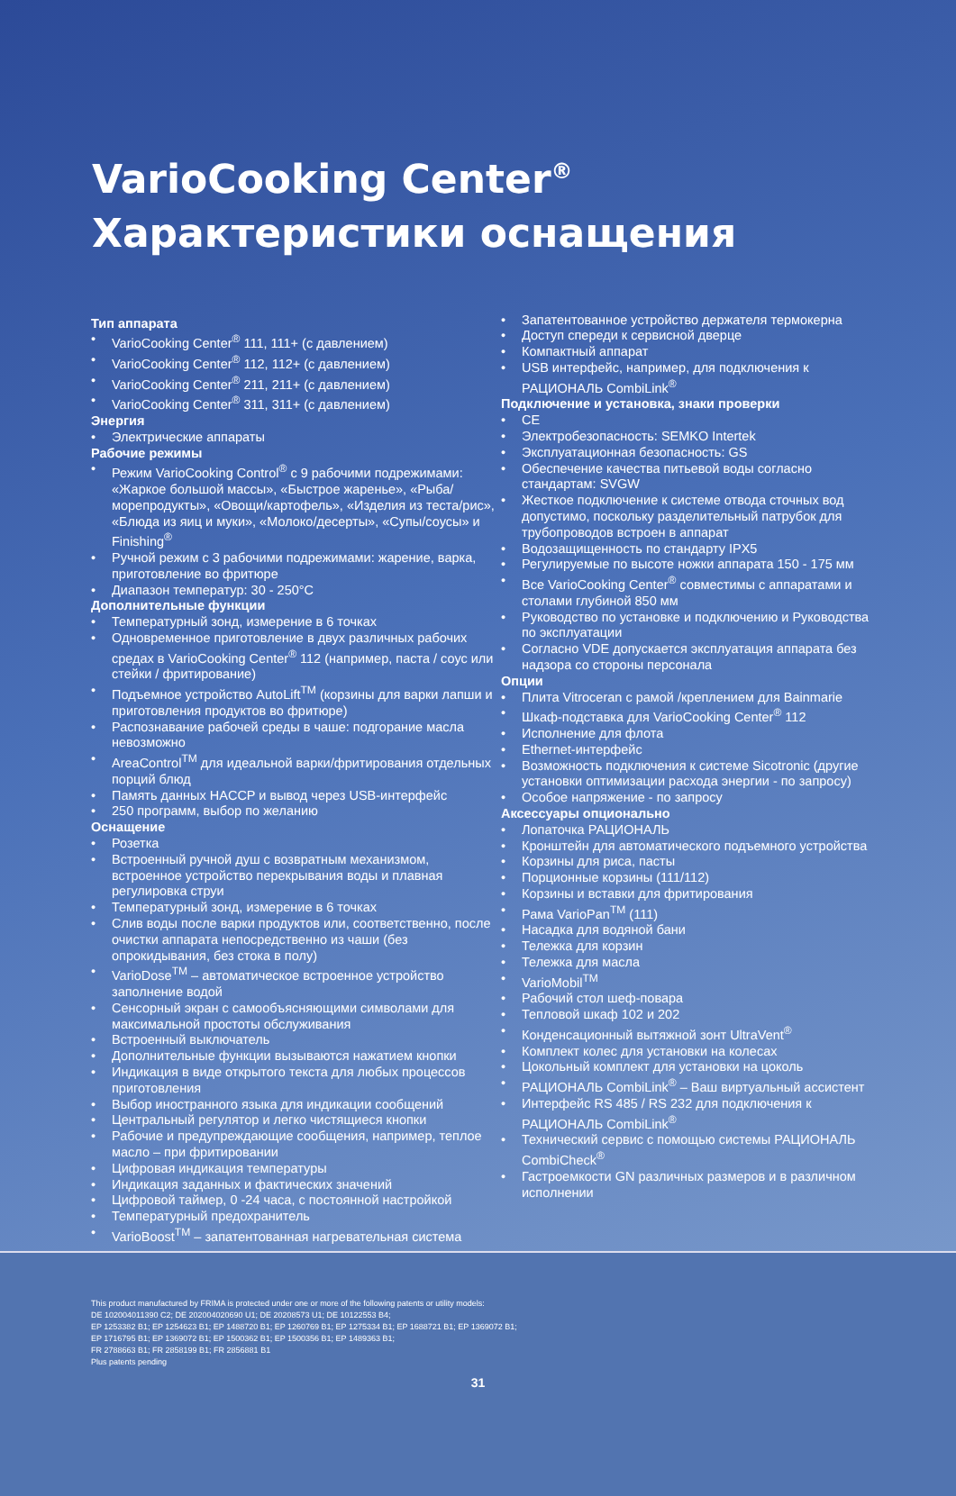VarioCooking Center<sup>®</sup>
Характеристики оснащения
Тип аппарата
• VarioCooking Center<sup>®</sup> 111, 111+ (с давлением)
• VarioCooking Center<sup>®</sup> 112, 112+ (с давлением)
• VarioCooking Center<sup>®</sup> 211, 211+ (с давлением)
• VarioCooking Center<sup>®</sup> 311, 311+ (с давлением)
Энергия
• Электрические аппараты
Рабочие режимы
• Режим VarioCooking Control<sup>®</sup> с 9 рабочими подрежимами: «Жаркое большой массы», «Быстрое жаренье», «Рыба/морепродукты», «Овощи/картофель», «Изделия из теста/рис», «Блюда из яиц и муки», «Молоко/десерты», «Супы/соусы» и Finishing<sup>®</sup>
• Ручной режим с 3 рабочими подрежимами: жарение, варка, приготовление во фритюре
• Диапазон температур: 30 - 250°C
Дополнительные функции
• Температурный зонд, измерение в 6 точках
• Одновременное приготовление в двух различных рабочих средах в VarioCooking Center<sup>®</sup> 112 (например, паста / соус или стейки / фритирование)
• Подъемное устройство AutoLift<sup>TM</sup> (корзины для варки лапши и приготовления продуктов во фритюре)
• Распознавание рабочей среды в чаше: подгорание масла невозможно
• AreaControl<sup>TM</sup> для идеальной варки/фритирования отдельных порций блюд
• Память данных HACCP и вывод через USB-интерфейс
• 250 программ, выбор по желанию
Оснащение
• Розетка
• Встроенный ручной душ с возвратным механизмом, встроенное устройство перекрывания воды и плавная регулировка струи
• Температурный зонд, измерение в 6 точках
• Слив воды после варки продуктов или, соответственно, после очистки аппарата непосредственно из чаши (без опрокидывания, без стока в полу)
• VarioDose<sup>TM</sup> – автоматическое встроенное устройство заполнение водой
• Сенсорный экран с самообъясняющими символами для максимальной простоты обслуживания
• Встроенный выключатель
• Дополнительные функции вызываются нажатием кнопки
• Индикация в виде открытого текста для любых процессов приготовления
• Выбор иностранного языка для индикации сообщений
• Центральный регулятор и легко чистящиеся кнопки
• Рабочие и предупреждающие сообщения, например, теплое масло – при фритировании
• Цифровая индикация температуры
• Индикация заданных и фактических значений
• Цифровой таймер, 0 -24 часа, с постоянной настройкой
• Температурный предохранитель
• VarioBoost<sup>TM</sup> – запатентованная нагревательная система
• Запатентованное устройство держателя термокерна
• Доступ спереди к сервисной дверце
• Компактный аппарат
• USB интерфейс, например, для подключения к РАЦИОНАЛЬ CombiLink<sup>®</sup>
Подключение и установка, знаки проверки
• CE
• Электробезопасность: SEMKO Intertek
• Эксплуатационная безопасность: GS
• Обеспечение качества питьевой воды согласно стандартам: SVGW
• Жесткое подключение к системе отвода сточных вод допустимо, поскольку разделительный патрубок для трубопроводов встроен в аппарат
• Водозащищенность по стандарту IPX5
• Регулируемые по высоте ножки аппарата 150 - 175 мм
• Все VarioCooking Center<sup>®</sup> совместимы с аппаратами и столами глубиной 850 мм
• Руководство по установке и подключению и Руководства по эксплуатации
• Согласно VDE допускается эксплуатация аппарата без надзора со стороны персонала
Опции
• Плита Vitroceran с рамой /креплением для Bainmarie
• Шкаф-подставка для VarioCooking Center<sup>®</sup> 112
• Исполнение для флота
• Ethernet-интерфейс
• Возможность подключения к системе Sicotronic (другие установки оптимизации расхода энергии - по запросу)
• Особое напряжение - по запросу
Аксессуары опционально
• Лопаточка РАЦИОНАЛЬ
• Кронштейн для автоматического подъемного устройства
• Корзины для риса, пасты
• Порционные корзины (111/112)
• Корзины и вставки для фритирования
• Рама VarioPan<sup>TM</sup> (111)
• Насадка для водяной бани
• Тележка для корзин
• Тележка для масла
• VarioMobil<sup>TM</sup>
• Рабочий стол шеф-повара
• Тепловой шкаф 102 и 202
• Конденсационный вытяжной зонт UltraVent<sup>®</sup>
• Комплект колес для установки на колесах
• Цокольный комплект для установки на цоколь
• РАЦИОНАЛЬ CombiLink<sup>®</sup> – Ваш виртуальный ассистент
• Интерфейс RS 485 / RS 232 для подключения к РАЦИОНАЛЬ CombiLink<sup>®</sup>
• Технический сервис с помощью системы РАЦИОНАЛЬ CombiCheck<sup>®</sup>
• Гастроемкости GN различных размеров и в различном исполнении
This product manufactured by FRIMA is protected under one or more of the following patents or utility models:
DE 102004011390 C2; DE 202004020690 U1; DE 20208573 U1; DE 10122553 B4;
EP 1253382 B1; EP 1254623 B1; EP 1488720 B1; EP 1260769 B1; EP 1275334 B1; EP 1688721 B1; EP 1369072 B1;
EP 1716795 B1; EP 1369072 B1; EP 1500362 B1; EP 1500356 B1; EP 1489363 B1;
FR 2788663 B1; FR 2858199 B1; FR 2856881 B1
Plus patents pending
31